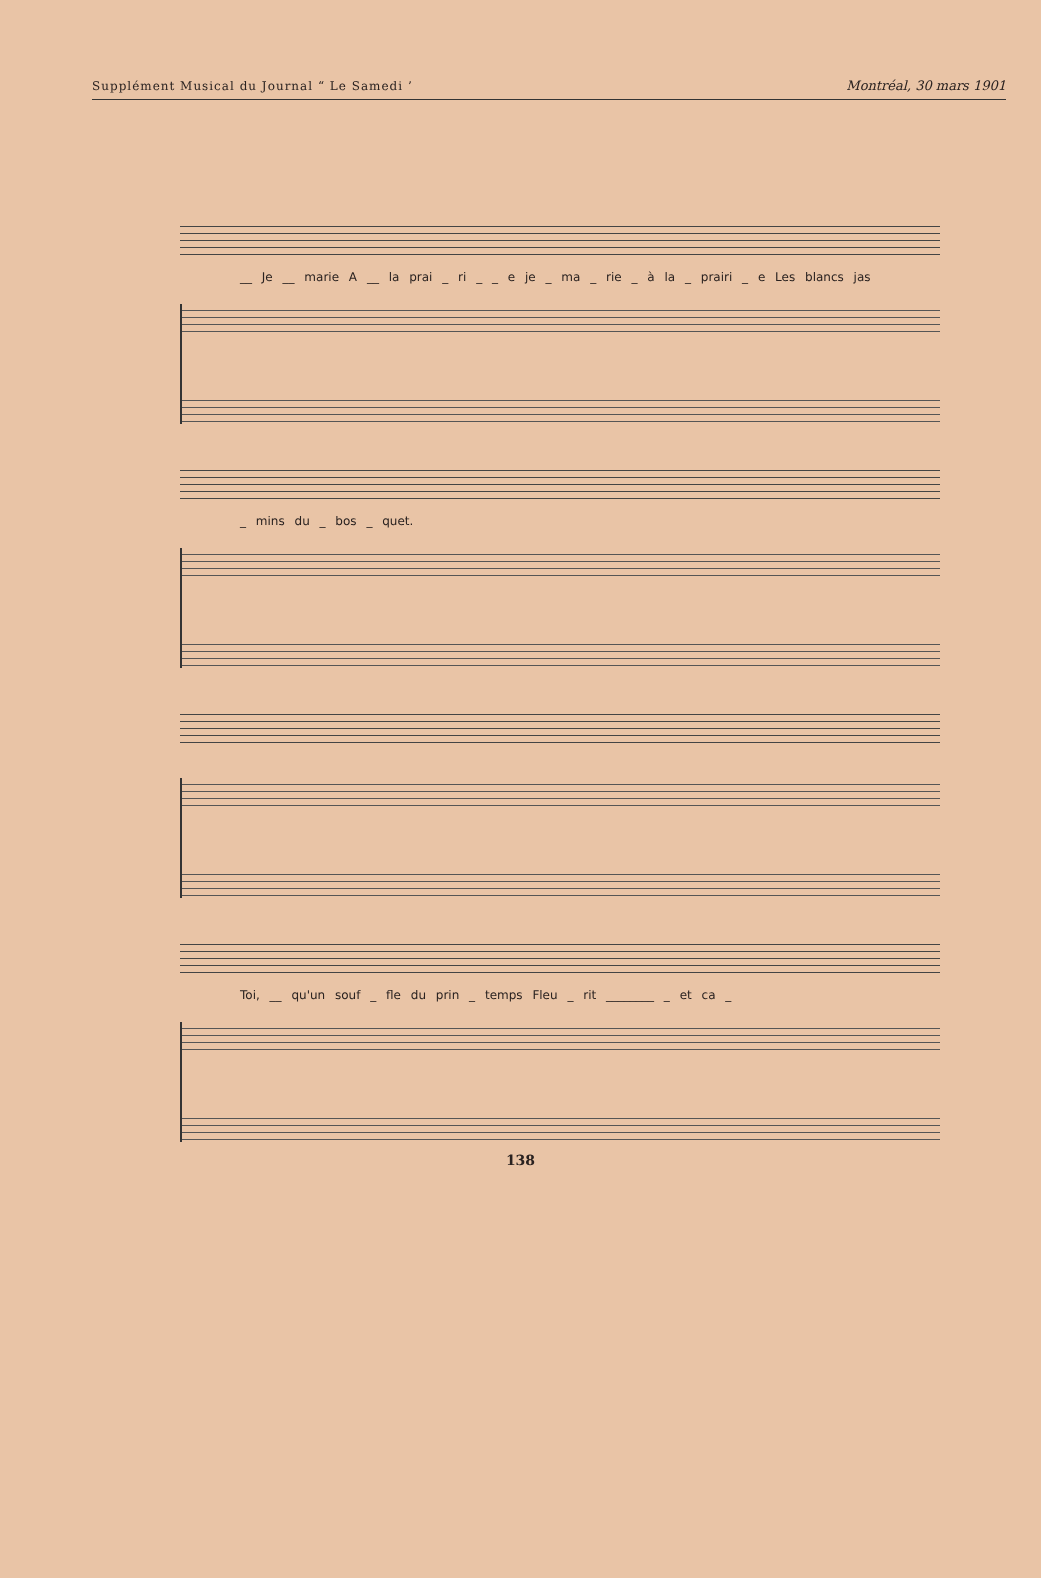Supplément Musical du Journal “ Le Samedi ’ Montréal, 30 mars 1901
__ Je __ marie A __ la prai _ ri _ _ e je _ ma _ rie _ à la _ prairi _ e Les blancs jas
_ mins du _ bos _ quet.
Toi, __ qu'un souf _ fle du prin _ temps Fleu _ rit ________ _ et ca _
138